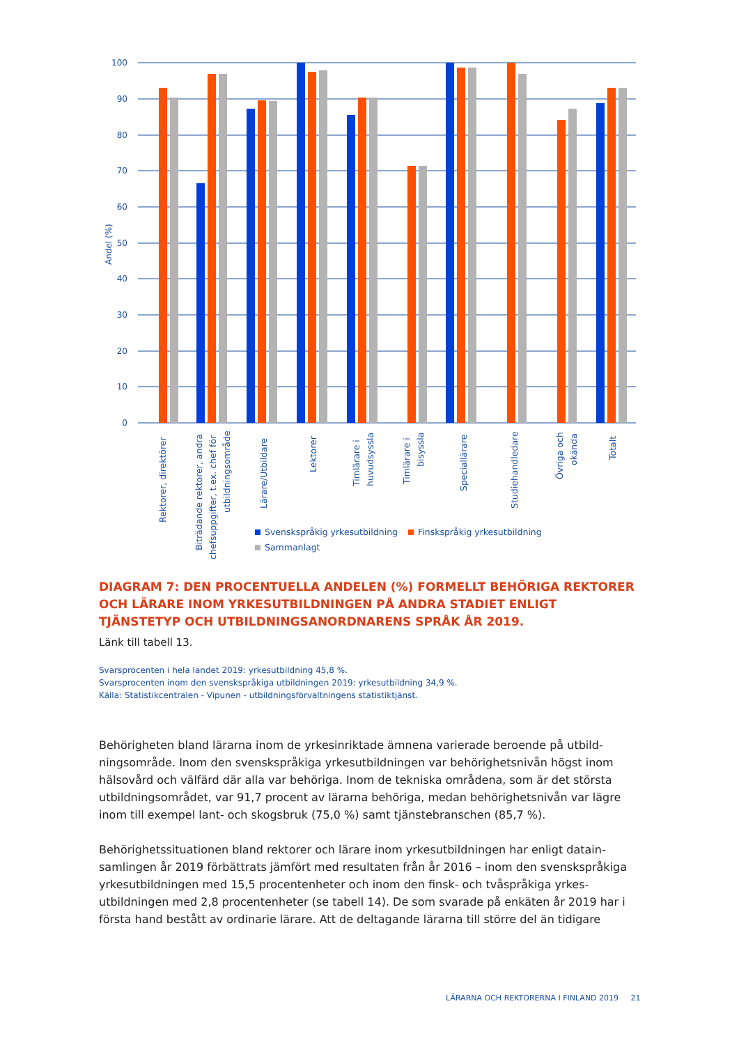100
90
80
70
60
50
40
30
20
10
0
Andel (%)
Rektorer, direktörer
Biträdande rektorer, andra
chefsuppgifter, t.ex. chef för
utbildningsområde
Lärare/Utbildare
Lektorer
Timlärare i
huvudsyssla
Timlärare i
bisyssla
Speciallärare
Studiehandledare
Övriga och
okända
Totalt
Svenskspråkig yrkesutbildning
Finskspråkig yrkesutbildning
Sammanlagt
DIAGRAM 7: DEN PROCENTUELLA ANDELEN (%) FORMELLT BEHÖRIGA REKTORER OCH LÄRARE INOM YRKESUTBILDNINGEN PÅ ANDRA STADIET ENLIGT TJÄNSTETYP OCH UTBILDNINGSANORDNARENS SPRÅK ÅR 2019.
Länk till tabell 13.
Svarsprocenten i hela landet 2019: yrkesutbildning 45,8 %.
Svarsprocenten inom den svenskspråkiga utbildningen 2019: yrkesutbildning 34,9 %.
Källa: Statistikcentralen - Vipunen - utbildningsförvaltningens statistiktjänst.
Behörigheten bland lärarna inom de yrkesinriktade ämnena varierade beroende på utbild­ningsområde. Inom den svenskspråkiga yrkesutbildningen var behörighetsnivån högst inom hälsovård och välfärd där alla var behöriga. Inom de tekniska områdena, som är det största utbildningsområdet, var 91,7 procent av lärarna behöriga, medan behörighetsnivån var lägre inom till exempel lant- och skogsbruk (75,0 %) samt tjänstebranschen (85,7 %).
Behörighetssituationen bland rektorer och lärare inom yrkesutbildningen har enligt datain­samlingen år 2019 förbättrats jämfört med resultaten från år 2016 – inom den svensksprå­kiga yrkesutbildningen med 15,5 procentenheter och inom den finsk- och tvåspråkiga yrkes­utbildningen med 2,8 procentenheter (se tabell 14). De som svarade på enkäten år 2019 har i första hand bestått av ordinarie lärare. Att de deltagande lärarna till större del än tidigare
LÄRARNA OCH REKTORERNA I FINLAND 2019 21